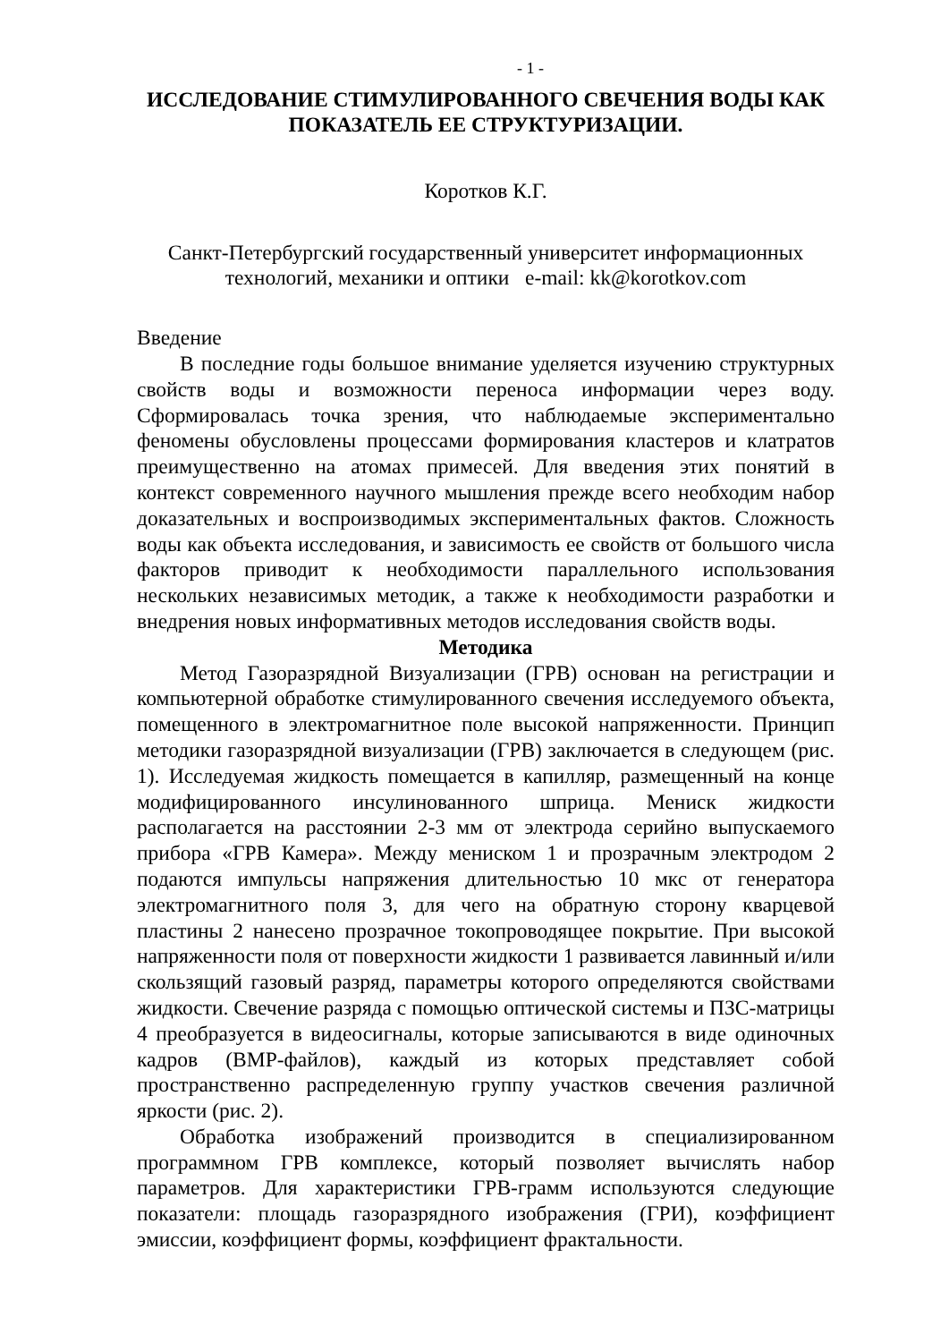- 1 -
ИССЛЕДОВАНИЕ СТИМУЛИРОВАННОГО СВЕЧЕНИЯ ВОДЫ КАК ПОКАЗАТЕЛЬ ЕЕ СТРУКТУРИЗАЦИИ.
Коротков К.Г.
Санкт-Петербургский государственный университет информационных технологий, механики и оптики e-mail: kk@korotkov.com
Введение
В последние годы большое внимание уделяется изучению структурных свойств воды и возможности переноса информации через воду. Сформировалась точка зрения, что наблюдаемые экспериментально феномены обусловлены процессами формирования кластеров и клатратов преимущественно на атомах примесей. Для введения этих понятий в контекст современного научного мышления прежде всего необходим набор доказательных и воспроизводимых экспериментальных фактов. Сложность воды как объекта исследования, и зависимость ее свойств от большого числа факторов приводит к необходимости параллельного использования нескольких независимых методик, а также к необходимости разработки и внедрения новых информативных методов исследования свойств воды.
Методика
Метод Газоразрядной Визуализации (ГРВ) основан на регистрации и компьютерной обработке стимулированного свечения исследуемого объекта, помещенного в электромагнитное поле высокой напряженности. Принцип методики газоразрядной визуализации (ГРВ) заключается в следующем (рис. 1). Исследуемая жидкость помещается в капилляр, размещенный на конце модифицированного инсулинованного шприца. Мениск жидкости располагается на расстоянии 2-3 мм от электрода серийно выпускаемого прибора «ГРВ Камера». Между мениском 1 и прозрачным электродом 2 подаются импульсы напряжения длительностью 10 мкс от генератора электромагнитного поля 3, для чего на обратную сторону кварцевой пластины 2 нанесено прозрачное токопроводящее покрытие. При высокой напряженности поля от поверхности жидкости 1 развивается лавинный и/или скользящий газовый разряд, параметры которого определяются свойствами жидкости. Свечение разряда с помощью оптической системы и ПЗС-матрицы 4 преобразуется в видеосигналы, которые записываются в виде одиночных кадров (BMP-файлов), каждый из которых представляет собой пространственно распределенную группу участков свечения различной яркости (рис. 2).
Обработка изображений производится в специализированном программном ГРВ комплексе, который позволяет вычислять набор параметров. Для характеристики ГРВ-грамм используются следующие показатели: площадь газоразрядного изображения (ГРИ), коэффициент эмиссии, коэффициент формы, коэффициент фрактальности.